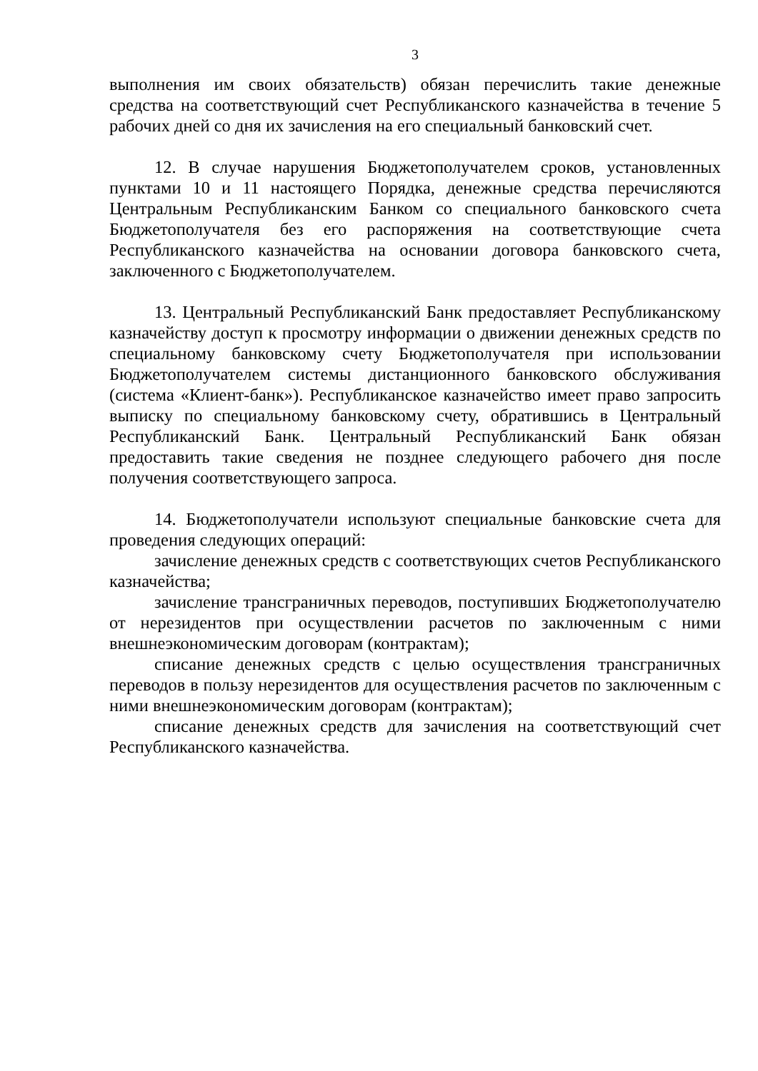3
выполнения им своих обязательств) обязан перечислить такие денежные средства на соответствующий счет Республиканского казначейства в течение 5 рабочих дней со дня их зачисления на его специальный банковский счет.
12. В случае нарушения Бюджетополучателем сроков, установленных пунктами 10 и 11 настоящего Порядка, денежные средства перечисляются Центральным Республиканским Банком со специального банковского счета Бюджетополучателя без его распоряжения на соответствующие счета Республиканского казначейства на основании договора банковского счета, заключенного с Бюджетополучателем.
13. Центральный Республиканский Банк предоставляет Республиканскому казначейству доступ к просмотру информации о движении денежных средств по специальному банковскому счету Бюджетополучателя при использовании Бюджетополучателем системы дистанционного банковского обслуживания (система «Клиент-банк»). Республиканское казначейство имеет право запросить выписку по специальному банковскому счету, обратившись в Центральный Республиканский Банк. Центральный Республиканский Банк обязан предоставить такие сведения не позднее следующего рабочего дня после получения соответствующего запроса.
14. Бюджетополучатели используют специальные банковские счета для проведения следующих операций:
зачисление денежных средств с соответствующих счетов Республиканского казначейства;
зачисление трансграничных переводов, поступивших Бюджетополучателю от нерезидентов при осуществлении расчетов по заключенным с ними внешнеэкономическим договорам (контрактам);
списание денежных средств с целью осуществления трансграничных переводов в пользу нерезидентов для осуществления расчетов по заключенным с ними внешнеэкономическим договорам (контрактам);
списание денежных средств для зачисления на соответствующий счет Республиканского казначейства.